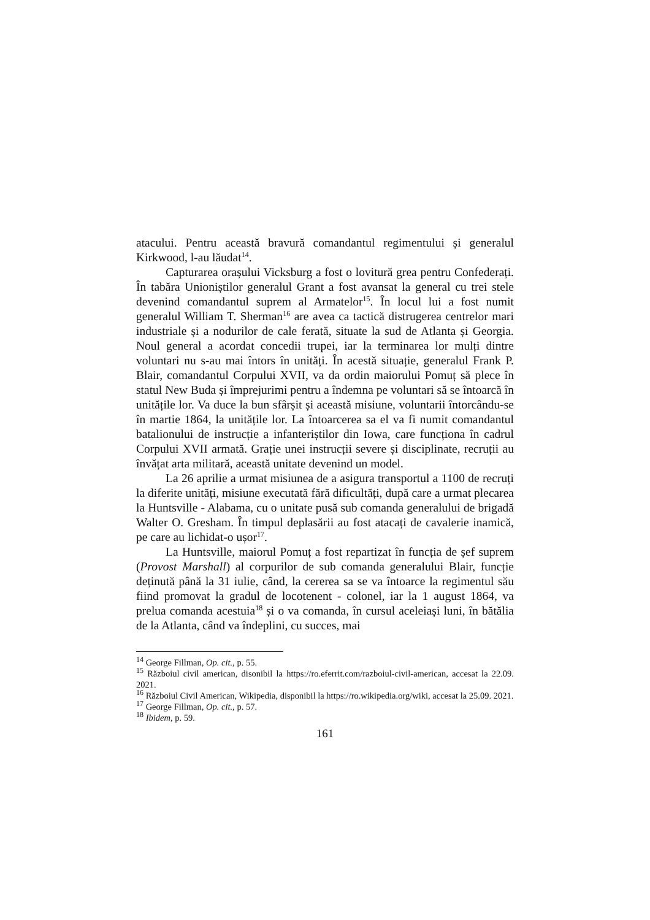atacului. Pentru această bravură comandantul regimentului și generalul Kirkwood, l-au lăudat<sup>14</sup>.
Capturarea orașului Vicksburg a fost o lovitură grea pentru Confederați. În tabăra Unioniștilor generalul Grant a fost avansat la general cu trei stele devenind comandantul suprem al Armatelor<sup>15</sup>. În locul lui a fost numit generalul William T. Sherman<sup>16</sup> are avea ca tactică distrugerea centrelor mari industriale și a nodurilor de cale ferată, situate la sud de Atlanta și Georgia. Noul general a acordat concedii trupei, iar la terminarea lor mulți dintre voluntari nu s-au mai întors în unități. În acestă situație, generalul Frank P. Blair, comandantul Corpului XVII, va da ordin maiorului Pomuț să plece în statul New Buda și împrejurimi pentru a îndemna pe voluntari să se întoarcă în unitățile lor. Va duce la bun sfârșit și această misiune, voluntarii întorcându-se în martie 1864, la unitățile lor. La întoarcerea sa el va fi numit comandantul batalionului de instrucție a infanteriștilor din Iowa, care funcționa în cadrul Corpului XVII armată. Grație unei instrucții severe și disciplinate, recruții au învățat arta militară, această unitate devenind un model.
La 26 aprilie a urmat misiunea de a asigura transportul a 1100 de recruți la diferite unități, misiune executată fără dificultăți, după care a urmat plecarea la Huntsville - Alabama, cu o unitate pusă sub comanda generalului de brigadă Walter O. Gresham. În timpul deplasării au fost atacați de cavalerie inamică, pe care au lichidat-o ușor<sup>17</sup>.
La Huntsville, maiorul Pomuț a fost repartizat în funcția de șef suprem (Provost Marshall) al corpurilor de sub comanda generalului Blair, funcție deținută până la 31 iulie, când, la cererea sa se va întoarce la regimentul său fiind promovat la gradul de locotenent - colonel, iar la 1 august 1864, va prelua comanda acestuia<sup>18</sup> și o va comanda, în cursul aceleiași luni, în bătălia de la Atlanta, când va îndeplini, cu succes, mai
<sup>14</sup> George Fillman, Op. cit., p. 55.
<sup>15</sup> Războiul civil american, disonibil la https://ro.eferrit.com/razboiul-civil-american, accesat la 22.09. 2021.
<sup>16</sup> Războiul Civil American, Wikipedia, disponibil la https://ro.wikipedia.org/wiki, accesat la 25.09. 2021.
<sup>17</sup> George Fillman, Op. cit., p. 57.
<sup>18</sup> Ibidem, p. 59.
161